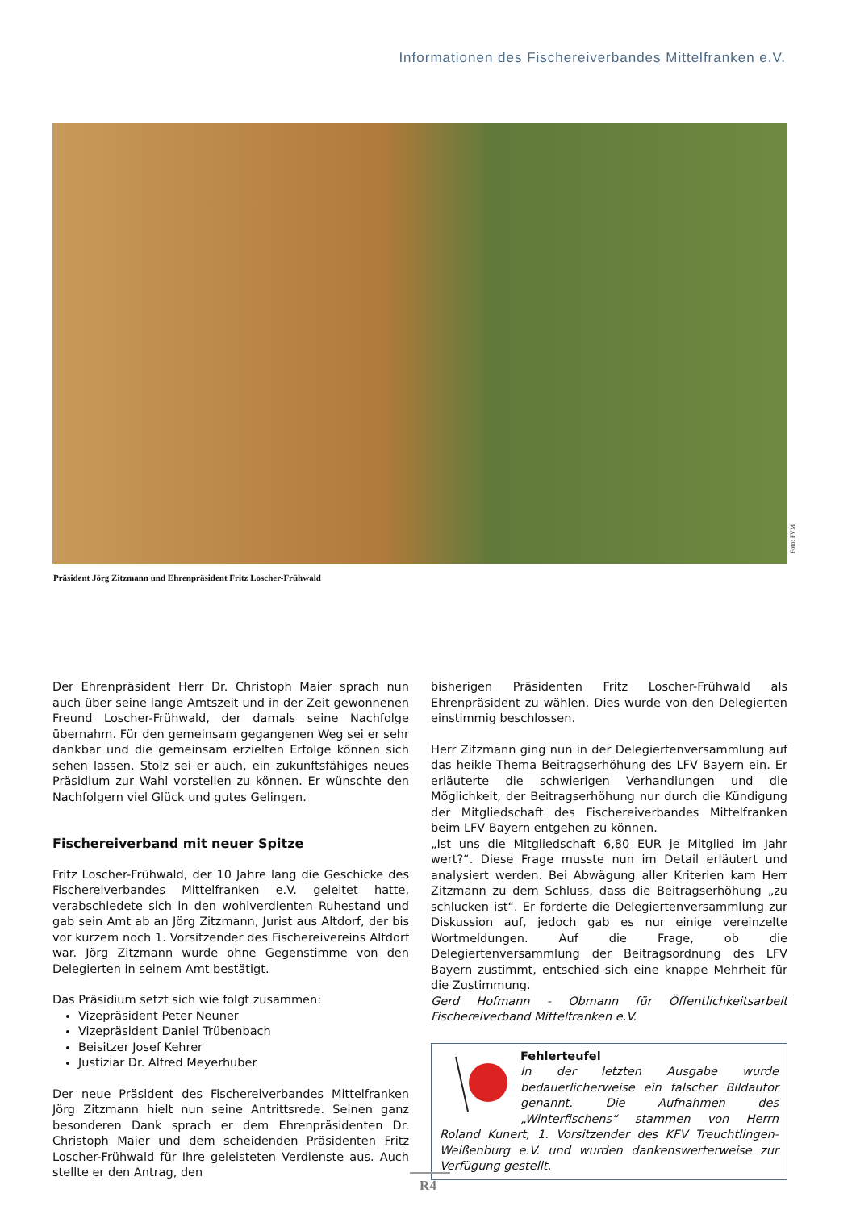Informationen des Fischereiverbandes Mittelfranken e.V.
Foto: FVM
Präsident Jörg Zitzmann und Ehrenpräsident Fritz Loscher-Frühwald
Der Ehrenpräsident Herr Dr. Christoph Maier sprach nun auch über seine lange Amtszeit und in der Zeit gewonnenen Freund Loscher-Frühwald, der damals seine Nachfolge übernahm. Für den gemeinsam gegangenen Weg sei er sehr dankbar und die gemeinsam erzielten Erfolge können sich sehen lassen. Stolz sei er auch, ein zukunftsfähiges neues Präsidium zur Wahl vorstellen zu können. Er wünschte den Nachfolgern viel Glück und gutes Gelingen.
Fischereiverband mit neuer Spitze
Fritz Loscher-Frühwald, der 10 Jahre lang die Geschicke des Fischereiverbandes Mittelfranken e.V. geleitet hatte, verabschiedete sich in den wohlverdienten Ruhestand und gab sein Amt ab an Jörg Zitzmann, Jurist aus Altdorf, der bis vor kurzem noch 1. Vorsitzender des Fischereivereins Altdorf war. Jörg Zitzmann wurde ohne Gegenstimme von den Delegierten in seinem Amt bestätigt.
Das Präsidium setzt sich wie folgt zusammen:
Vizepräsident Peter Neuner
Vizepräsident Daniel Trübenbach
Beisitzer Josef Kehrer
Justiziar Dr. Alfred Meyerhuber
Der neue Präsident des Fischereiverbandes Mittelfranken Jörg Zitzmann hielt nun seine Antrittsrede. Seinen ganz besonderen Dank sprach er dem Ehrenpräsidenten Dr. Christoph Maier und dem scheidenden Präsidenten Fritz Loscher-Frühwald für Ihre geleisteten Verdienste aus. Auch stellte er den Antrag, den
bisherigen Präsidenten Fritz Loscher-Frühwald als Ehrenpräsident zu wählen. Dies wurde von den Delegierten einstimmig beschlossen.
Herr Zitzmann ging nun in der Delegiertenversammlung auf das heikle Thema Beitragserhöhung des LFV Bayern ein. Er erläuterte die schwierigen Verhandlungen und die Möglichkeit, der Beitragserhöhung nur durch die Kündigung der Mitgliedschaft des Fischereiverbandes Mittelfranken beim LFV Bayern entgehen zu können.
„Ist uns die Mitgliedschaft 6,80 EUR je Mitglied im Jahr wert?“. Diese Frage musste nun im Detail erläutert und analysiert werden. Bei Abwägung aller Kriterien kam Herr Zitzmann zu dem Schluss, dass die Beitragserhöhung „zu schlucken ist“. Er forderte die Delegiertenversammlung zur Diskussion auf, jedoch gab es nur einige vereinzelte Wortmeldungen. Auf die Frage, ob die Delegiertenversammlung der Beitragsordnung des LFV Bayern zustimmt, entschied sich eine knappe Mehrheit für die Zustimmung.
Gerd Hofmann - Obmann für Öffentlichkeitsarbeit Fischereiverband Mittelfranken e.V.
Fehlerteufel
In der letzten Ausgabe wurde bedauerlicherweise ein falscher Bildautor genannt. Die Aufnahmen des „Winterfischens“ stammen von Herrn Roland Kunert, 1. Vorsitzender des KFV Treuchtlingen-Weißenburg e.V. und wurden dankenswerterweise zur Verfügung gestellt.
R4